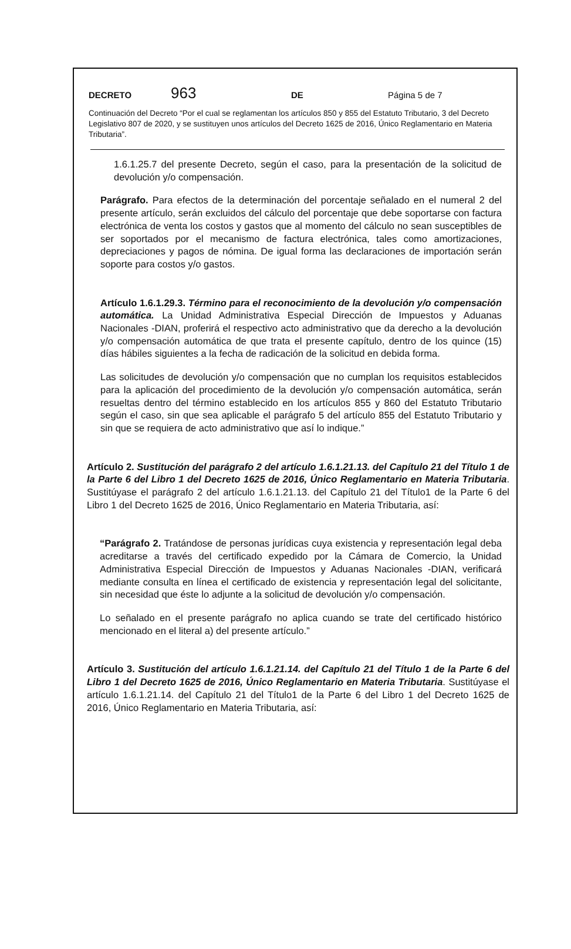DECRETO 963 DE Página 5 de 7
Continuación del Decreto “Por el cual se reglamentan los artículos 850 y 855 del Estatuto Tributario, 3 del Decreto Legislativo 807 de 2020, y se sustituyen unos artículos del Decreto 1625 de 2016, Único Reglamentario en Materia Tributaria”.
1.6.1.25.7 del presente Decreto, según el caso, para la presentación de la solicitud de devolución y/o compensación.
Parágrafo. Para efectos de la determinación del porcentaje señalado en el numeral 2 del presente artículo, serán excluidos del cálculo del porcentaje que debe soportarse con factura electrónica de venta los costos y gastos que al momento del cálculo no sean susceptibles de ser soportados por el mecanismo de factura electrónica, tales como amortizaciones, depreciaciones y pagos de nómina. De igual forma las declaraciones de importación serán soporte para costos y/o gastos.
Artículo 1.6.1.29.3. Término para el reconocimiento de la devolución y/o compensación automática. La Unidad Administrativa Especial Dirección de Impuestos y Aduanas Nacionales -DIAN, proferirá el respectivo acto administrativo que da derecho a la devolución y/o compensación automática de que trata el presente capítulo, dentro de los quince (15) días hábiles siguientes a la fecha de radicación de la solicitud en debida forma.
Las solicitudes de devolución y/o compensación que no cumplan los requisitos establecidos para la aplicación del procedimiento de la devolución y/o compensación automática, serán resueltas dentro del término establecido en los artículos 855 y 860 del Estatuto Tributario según el caso, sin que sea aplicable el parágrafo 5 del artículo 855 del Estatuto Tributario y sin que se requiera de acto administrativo que así lo indique.”
Artículo 2. Sustitución del parágrafo 2 del artículo 1.6.1.21.13. del Capítulo 21 del Título 1 de la Parte 6 del Libro 1 del Decreto 1625 de 2016, Único Reglamentario en Materia Tributaria. Sustitúyase el parágrafo 2 del artículo 1.6.1.21.13. del Capítulo 21 del Título1 de la Parte 6 del Libro 1 del Decreto 1625 de 2016, Único Reglamentario en Materia Tributaria, así:
“Parágrafo 2. Tratándose de personas jurídicas cuya existencia y representación legal deba acreditarse a través del certificado expedido por la Cámara de Comercio, la Unidad Administrativa Especial Dirección de Impuestos y Aduanas Nacionales -DIAN, verificará mediante consulta en línea el certificado de existencia y representación legal del solicitante, sin necesidad que éste lo adjunte a la solicitud de devolución y/o compensación.
Lo señalado en el presente parágrafo no aplica cuando se trate del certificado histórico mencionado en el literal a) del presente artículo.”
Artículo 3. Sustitución del artículo 1.6.1.21.14. del Capítulo 21 del Título 1 de la Parte 6 del Libro 1 del Decreto 1625 de 2016, Único Reglamentario en Materia Tributaria. Sustitúyase el artículo 1.6.1.21.14. del Capítulo 21 del Título1 de la Parte 6 del Libro 1 del Decreto 1625 de 2016, Único Reglamentario en Materia Tributaria, así: